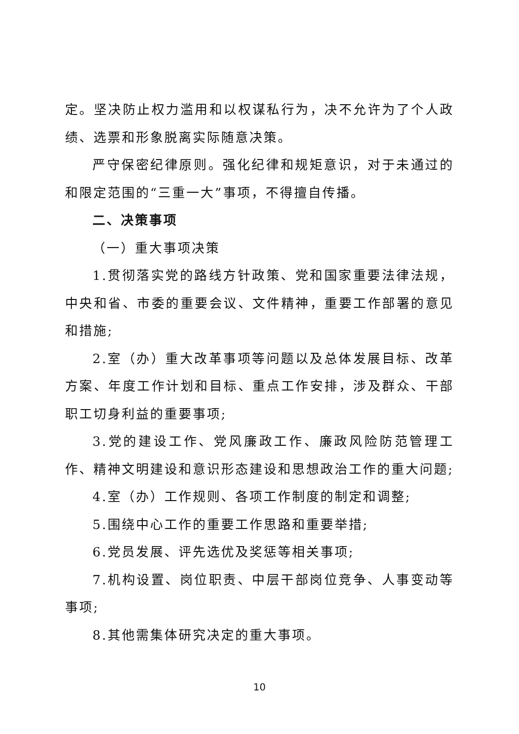定。坚决防止权力滥用和以权谋私行为，决不允许为了个人政绩、选票和形象脱离实际随意决策。
严守保密纪律原则。强化纪律和规矩意识，对于未通过的和限定范围的“三重一大”事项，不得擅自传播。
二、决策事项
（一）重大事项决策
1.贯彻落实党的路线方针政策、党和国家重要法律法规，中央和省、市委的重要会议、文件精神，重要工作部署的意见和措施;
2.室（办）重大改革事项等问题以及总体发展目标、改革方案、年度工作计划和目标、重点工作安排，涉及群众、干部职工切身利益的重要事项;
3.党的建设工作、党风廉政工作、廉政风险防范管理工作、精神文明建设和意识形态建设和思想政治工作的重大问题;
4.室（办）工作规则、各项工作制度的制定和调整;
5.围绕中心工作的重要工作思路和重要举措;
6.党员发展、评先选优及奖惩等相关事项;
7.机构设置、岗位职责、中层干部岗位竞争、人事变动等事项;
8.其他需集体研究决定的重大事项。
10